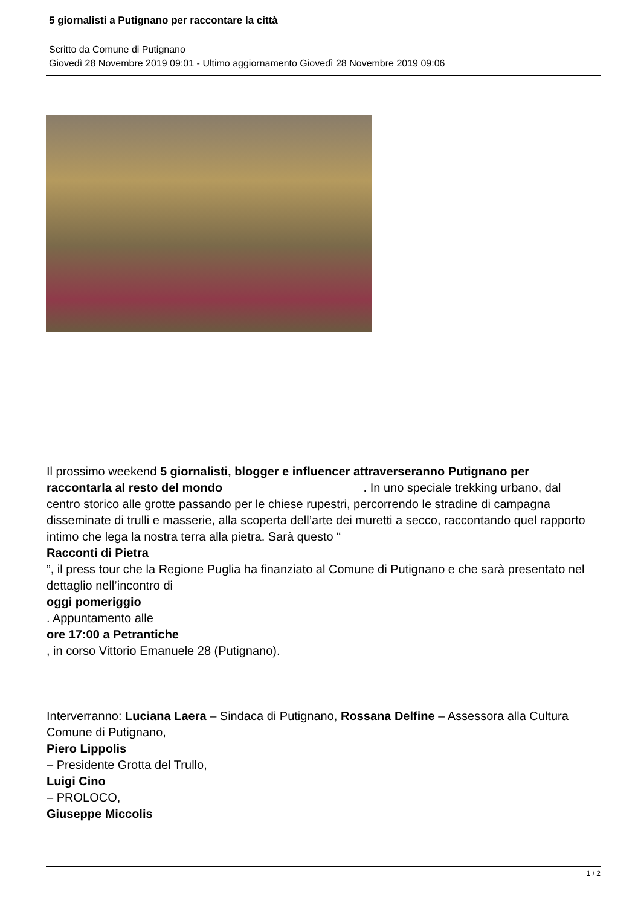5 giornalisti a Putignano per raccontare la città
Scritto da Comune di Putignano
Giovedì 28 Novembre 2019 09:01 - Ultimo aggiornamento Giovedì 28 Novembre 2019 09:06
Il prossimo weekend 5 giornalisti, blogger e influencer attraverseranno Putignano per raccontarla al resto del mondo . In uno speciale trekking urbano, dal centro storico alle grotte passando per le chiese rupestri, percorrendo le stradine di campagna disseminate di trulli e masserie, alla scoperta dell’arte dei muretti a secco, raccontando quel rapporto intimo che lega la nostra terra alla pietra. Sarà questo “
Racconti di Pietra
”, il press tour che la Regione Puglia ha finanziato al Comune di Putignano e che sarà presentato nel dettaglio nell’incontro di
oggi pomeriggio
. Appuntamento alle
ore 17:00 a Petrantiche
, in corso Vittorio Emanuele 28 (Putignano).
Interverranno: Luciana Laera – Sindaca di Putignano, Rossana Delfine – Assessora alla Cultura Comune di Putignano,
Piero Lippolis
– Presidente Grotta del Trullo,
Luigi Cino
– PROLOCO,
Giuseppe Miccolis
1 / 2